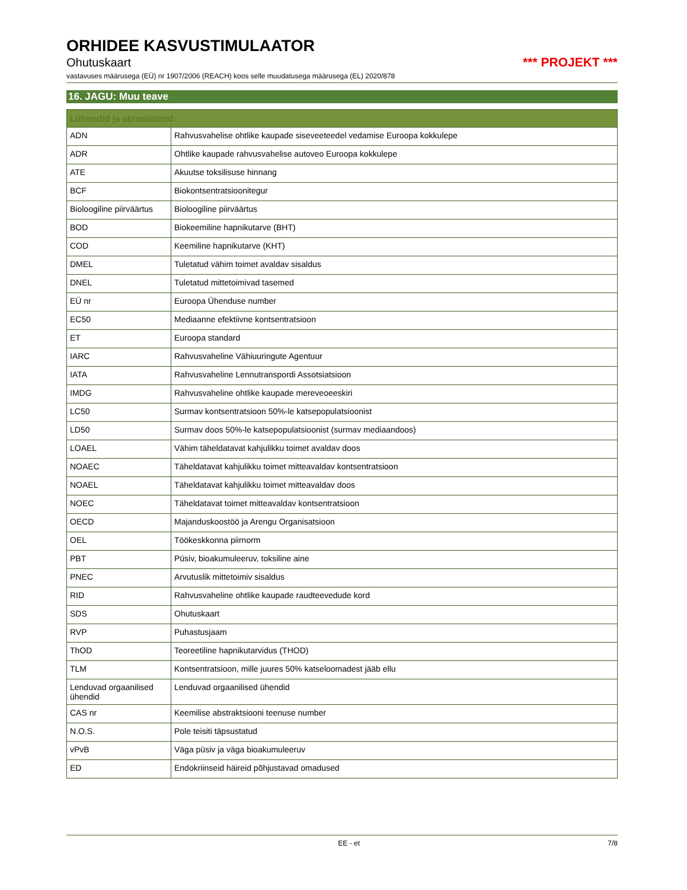ORHIDEE KASVUSTIMULAATOR
Ohutuskaart *** PROJEKT ***
vastavuses määrusega (EÜ) nr 1907/2006 (REACH) koos selle muudatusega määrusega (EL) 2020/878
16. JAGU: Muu teave
| Lühendid ja akronüümid: | |
| --- | --- |
| ADN | Rahvusvahelise ohtlike kaupade siseveeteedel vedamise Euroopa kokkulepe |
| ADR | Ohtlike kaupade rahvusvahelise autoveo Euroopa kokkulepe |
| ATE | Akuutse toksilisuse hinnang |
| BCF | Biokontsentratsioonitegur |
| Bioloogiline piirväärtus | Bioloogiline piirväärtus |
| BOD | Biokeemiline hapnikutarve (BHT) |
| COD | Keemiline hapnikutarve (KHT) |
| DMEL | Tuletatud vähim toimet avaldav sisaldus |
| DNEL | Tuletatud mittetoimivad tasemed |
| EÜ nr | Euroopa Ühenduse number |
| EC50 | Mediaanne efektiivne kontsentratsioon |
| ET | Euroopa standard |
| IARC | Rahvusvaheline Vähiuuringute Agentuur |
| IATA | Rahvusvaheline Lennutranspordi Assotsiatsioon |
| IMDG | Rahvusvaheline ohtlike kaupade mereveoeeskiri |
| LC50 | Surmav kontsentratsioon 50%-le katsepopulatsioonist |
| LD50 | Surmav doos 50%-le katsepopulatsioonist (surmav mediaandoos) |
| LOAEL | Vähim täheldatavat kahjulikku toimet avaldav doos |
| NOAEC | Täheldatavat kahjulikku toimet mitteavaldav kontsentratsioon |
| NOAEL | Täheldatavat kahjulikku toimet mitteavaldav doos |
| NOEC | Täheldatavat toimet mitteavaldav kontsentratsioon |
| OECD | Majanduskoostöö ja Arengu Organisatsioon |
| OEL | Töökeskkonna piirnorm |
| PBT | Püsiv, bioakumuleeruv, toksiline aine |
| PNEC | Arvutuslik mittetoimiv sisaldus |
| RID | Rahvusvaheline ohtlike kaupade raudteevedude kord |
| SDS | Ohutuskaart |
| RVP | Puhastusjaam |
| ThOD | Teoreetiline hapnikutarvidus (THOD) |
| TLM | Kontsentratsioon, mille juures 50% katseloomadest jääb ellu |
| Lenduvad orgaanilised ühendid | Lenduvad orgaanilised ühendid |
| CAS nr | Keemilise abstraktsiooni teenuse number |
| N.O.S. | Pole teisiti täpsustatud |
| vPvB | Väga püsiv ja väga bioakumuleeruv |
| ED | Endokriinseid häireid põhjustavad omadused |
EE - et 7/8